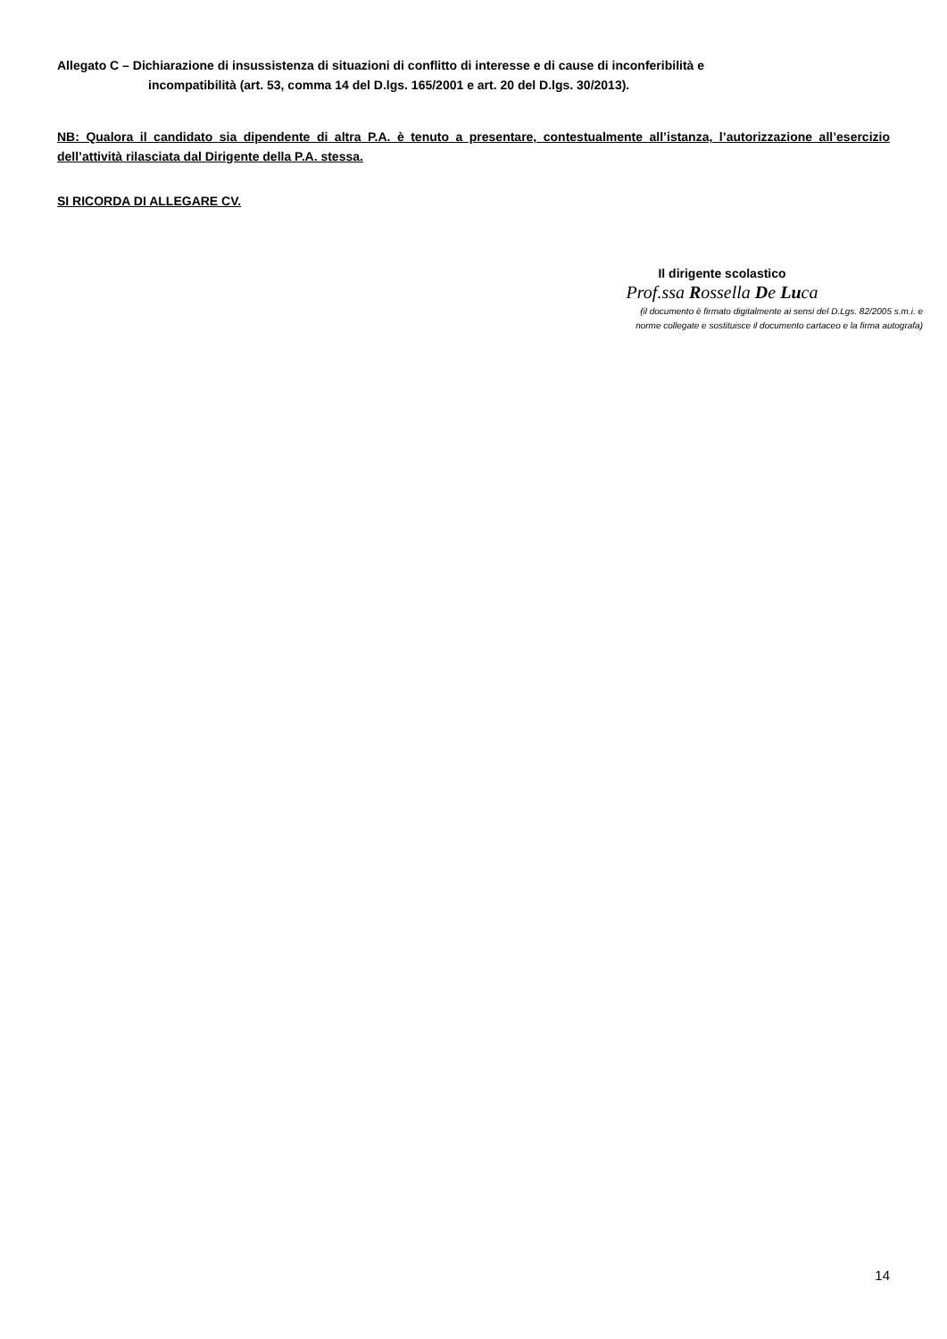Allegato C – Dichiarazione di insussistenza di situazioni di conflitto di interesse e di cause di inconferibilità e
incompatibilità (art. 53, comma 14 del D.lgs. 165/2001 e art. 20 del D.lgs. 30/2013).
NB: Qualora il candidato sia dipendente di altra P.A. è tenuto a presentare, contestualmente all’istanza, l’autorizzazione all’esercizio dell’attività rilasciata dal Dirigente della P.A. stessa.
SI RICORDA DI ALLEGARE CV.
Il dirigente scolastico
Prof.ssa Rossella De Luca
(il documento è firmato digitalmente ai sensi del D.Lgs. 82/2005 s.m.i. e
norme collegate e sostituisce il documento cartaceo e la firma autografa)
14